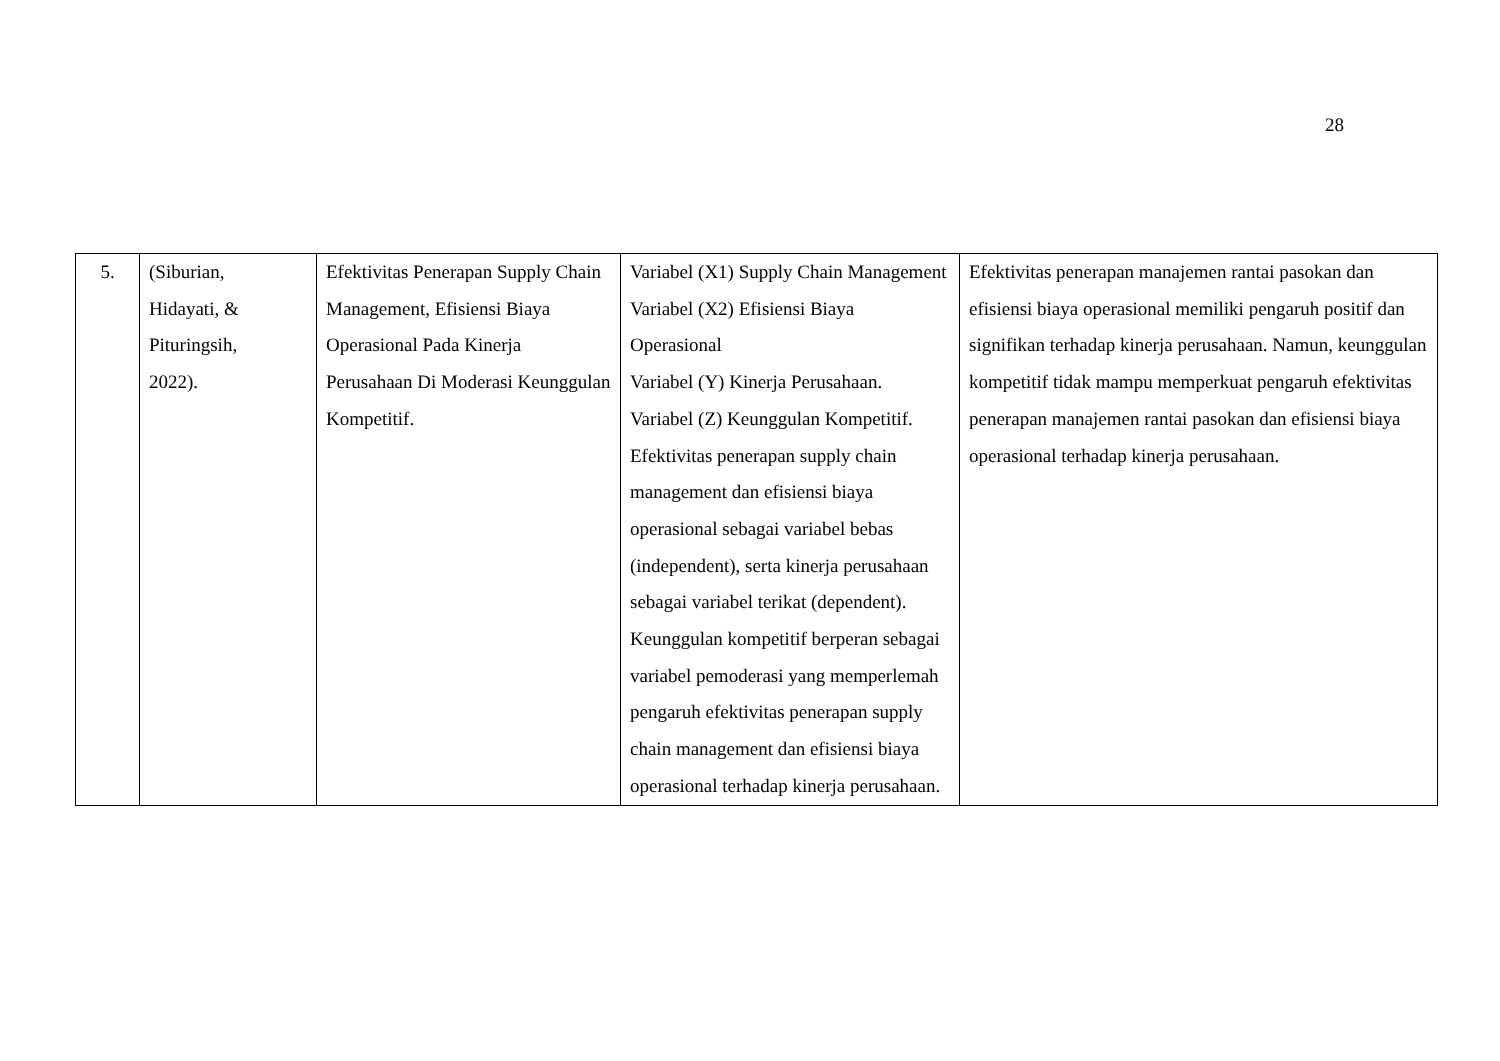28
| 5. | (Siburian, Hidayati, & Pituringsih, 2022). | Efektivitas Penerapan Supply Chain Management, Efisiensi Biaya Operasional Pada Kinerja Perusahaan Di Moderasi Keunggulan Kompetitif. | Variabel (X1) Supply Chain Management Variabel (X2) Efisiensi Biaya Operasional Variabel (Y) Kinerja Perusahaan. Variabel (Z) Keunggulan Kompetitif. Efektivitas penerapan supply chain management dan efisiensi biaya operasional sebagai variabel bebas (independent), serta kinerja perusahaan sebagai variabel terikat (dependent). Keunggulan kompetitif berperan sebagai variabel pemoderasi yang memperlemah pengaruh efektivitas penerapan supply chain management dan efisiensi biaya operasional terhadap kinerja perusahaan. | Efektivitas penerapan manajemen rantai pasokan dan efisiensi biaya operasional memiliki pengaruh positif dan signifikan terhadap kinerja perusahaan. Namun, keunggulan kompetitif tidak mampu memperkuat pengaruh efektivitas penerapan manajemen rantai pasokan dan efisiensi biaya operasional terhadap kinerja perusahaan. |